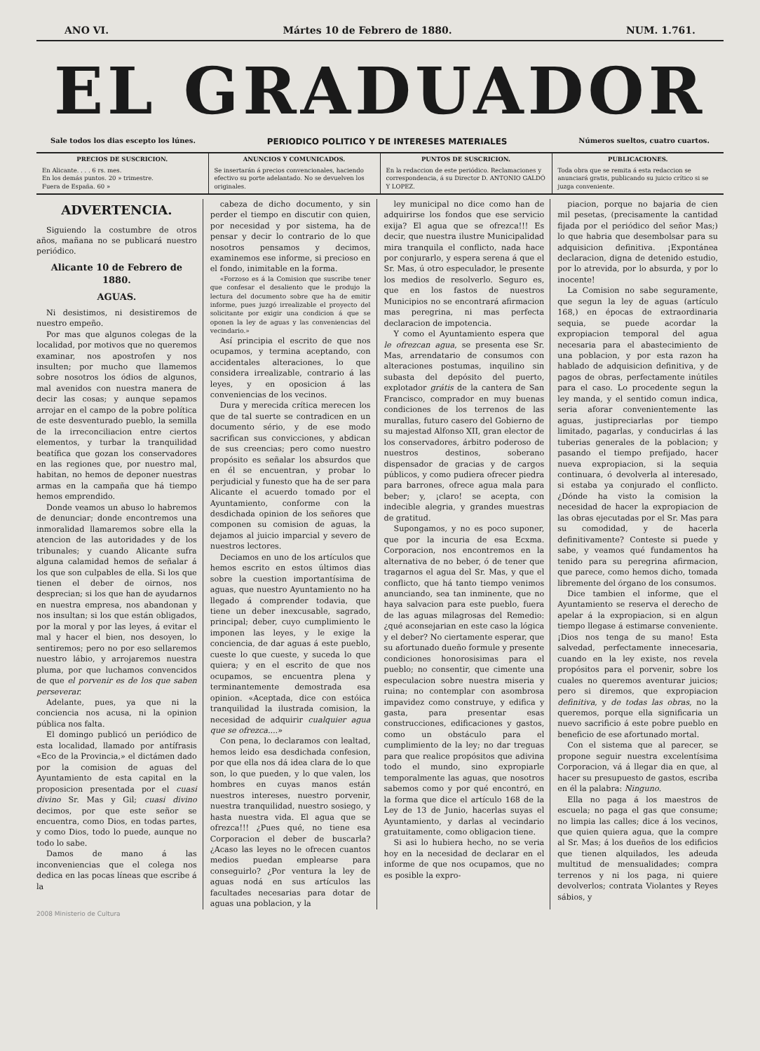ANO VI. Mártes 10 de Febrero de 1880. NUM. 1.761.
EL GRADUADOR
Sale todos los dias escepto los lúnes. PERIODICO POLITICO Y DE INTERESES MATERIALES Números sueltos, cuatro cuartos.
| PRECIOS DE SUSCRICION. En Alicante. . . . 6 rs. mes. En los demás puntos. 20 » trimestre. Fuera de España. 60 » | ANUNCIOS Y COMUNICADOS. Se insertarán á precios convencionales, haciendo efectivo su porte adelantado. No se devuelven los originales. | PUNTOS DE SUSCRICION. En la redaccion de este periódico. Reclamaciones y correspondencia, á su Director D. ANTONIO GALDÓ Y LOPEZ. | PUBLICACIONES. Toda obra que se remita á esta redaccion se anunciará gratis, publicando su juicio crítico si se juzga conveniente. |
ADVERTENCIA.
Siguiendo la costumbre de otros años, mañana no se publicará nuestro periódico.
Alicante 10 de Febrero de 1880.
AGUAS.
Ni desistimos, ni desistiremos de nuestro empeño.
Por mas que algunos colegas de la localidad, por motivos que no queremos examinar, nos apostrofen y nos insulten; por mucho que llamemos sobre nosotros los ódios de algunos, mal avenidos con nuestra manera de decir las cosas; y aunque sepamos arrojar en el campo de la pobre política de este desventurado pueblo, la semilla de la irreconciliacion entre ciertos elementos, y turbar la tranquilidad beatífica que gozan los conservadores en las regiones que, por nuestro mal, habitan, no hemos de deponer nuestras armas en la campaña que há tiempo hemos emprendido.
Donde veamos un abuso lo habremos de denunciar; donde encontremos una inmoralidad llamaremos sobre ella la atencion de las autoridades y de los tribunales; y cuando Alicante sufra alguna calamidad hemos de señalar á los que son culpables de ella. Si los que tienen el deber de oirnos, nos desprecian; si los que han de ayudarnos en nuestra empresa, nos abandonan y nos insultan; si los que están obligados, por la moral y por las leyes, á evitar el mal y hacer el bien, nos desoyen, lo sentiremos; pero no por eso sellaremos nuestro lábio, y arrojaremos nuestra pluma, por que luchamos convencidos de que el porvenir es de los que saben perseverar.
Adelante, pues, ya que ni la conciencia nos acusa, ni la opinion pública nos falta.
El domingo publicó un periódico de esta localidad, llamado por antífrasis «Eco de la Provincia,» el dictámen dado por la comision de aguas del Ayuntamiento de esta capital en la proposicion presentada por el cuasi divino Sr. Mas y Gil; cuasi divino decimos, por que este señor se encuentra, como Dios, en todas partes, y como Dios, todo lo puede, aunque no todo lo sabe.
Damos de mano á las inconveniencias que el colega nos dedica en las pocas líneas que escribe á la
cabeza de dicho documento, y sin perder el tiempo en discutir con quien, por necesidad y por sistema, ha de pensar y decir lo contrario de lo que nosotros pensamos y decimos, examinemos ese informe, si precioso en el fondo, inimitable en la forma.
«Forzoso es á la Comision que suscribe tener que confesar el desaliento que le produjo la lectura del documento sobre que ha de emitir informe, pues juzgó irrealizable el proyecto del solicitante por exigir una condicion á que se oponen la ley de aguas y las conveniencias del vecindario.»
Así principia el escrito de que nos ocupamos, y termina aceptando, con accidentales alteraciones, lo que considera irrealizable, contrario á las leyes, y en oposicion á las conveniencias de los vecinos.
Dura y merecida crítica merecen los que de tal suerte se contradicen en un documento sério, y de ese modo sacrifican sus convicciones, y abdican de sus creencias; pero como nuestro propósito es señalar los absurdos que en él se encuentran, y probar lo perjudicial y funesto que ha de ser para Alicante el acuerdo tomado por el Ayuntamiento, conforme con la desdichada opinion de los señores que componen su comision de aguas, la dejamos al juicio imparcial y severo de nuestros lectores.
Deciamos en uno de los artículos que hemos escrito en estos últimos dias sobre la cuestion importantísima de aguas, que nuestro Ayuntamiento no ha llegado á comprender todavia, que tiene un deber inexcusable, sagrado, principal; deber, cuyo cumplimiento le imponen las leyes, y le exige la conciencia, de dar aguas á este pueblo, cueste lo que cueste, y suceda lo que quiera; y en el escrito de que nos ocupamos, se encuentra plena y terminantemente demostrada esa opinion. «Aceptada, dice con estóica tranquilidad la ilustrada comision, la necesidad de adquirir cualquier agua que se ofrezca....»
Con pena, lo declaramos con lealtad, hemos leido esa desdichada confesion, por que ella nos dá idea clara de lo que son, lo que pueden, y lo que valen, los hombres en cuyas manos están nuestros intereses, nuestro porvenir, nuestra tranquilidad, nuestro sosiego, y hasta nuestra vida. El agua que se ofrezca!!! ¿Pues qué, no tiene esa Corporacion el deber de buscarla? ¿Acaso las leyes no le ofrecen cuantos medios puedan emplearse para conseguirlo? ¿Por ventura la ley de aguas nodá en sus artículos las facultades necesarias para dotar de aguas una poblacion, y la
ley municipal no dice como han de adquirirse los fondos que ese servicio exija? El agua que se ofrezca!!! Es decir, que nuestra ilustre Municipalidad mira tranquila el conflicto, nada hace por conjurarlo, y espera serena á que el Sr. Mas, ú otro especulador, le presente los medios de resolverlo. Seguro es, que en los fastos de nuestros Municipios no se encontrará afirmacion mas peregrina, ni mas perfecta declaracion de impotencia.
Y como el Ayuntamiento espera que le ofrezcan agua, se presenta ese Sr. Mas, arrendatario de consumos con alteraciones postumas, inquilino sin subasta del depósito del puerto, explotador grátis de la cantera de San Francisco, comprador en muy buenas condiciones de los terrenos de las murallas, futuro casero del Gobierno de su majestad Alfonso XII, gran elector de los conservadores, árbitro poderoso de nuestros destinos, soberano dispensador de gracias y de cargos públicos, y como pudiera ofrecer piedra para barrones, ofrece agua mala para beber; y, ¡claro! se acepta, con indecible alegria, y grandes muestras de gratitud.
Supongamos, y no es poco suponer, que por la incuria de esa Ecxma. Corporacion, nos encontremos en la alternativa de no beber, ó de tener que tragarnos el agua del Sr. Mas, y que el conflicto, que há tanto tiempo venimos anunciando, sea tan inminente, que no haya salvacion para este pueblo, fuera de las aguas milagrosas del Remedio: ¿qué aconsejarian en este caso la lógica y el deber? No ciertamente esperar, que su afortunado dueño formule y presente condiciones honorosisimas para el pueblo; no consentir, que cimente una especulacion sobre nuestra miseria y ruina; no contemplar con asombrosa impavidez como construye, y edifica y gasta, para presentar esas construcciones, edificaciones y gastos, como un obstáculo para el cumplimiento de la ley; no dar treguas para que realice propósitos que adivina todo el mundo, sino expropiarle temporalmente las aguas, que nosotros sabemos como y por qué encontró, en la forma que dice el artículo 168 de la Ley de 13 de Junio, hacerlas suyas el Ayuntamiento, y darlas al vecindario gratuitamente, como obligacion tiene.
Si asi lo hubiera hecho, no se veria hoy en la necesidad de declarar en el informe de que nos ocupamos, que no es posible la expro-
piacion, porque no bajaria de cien mil pesetas, (precisamente la cantidad fijada por el periódico del señor Mas;) lo que habria que desembolsar para su adquisicion definitiva. ¡Expontánea declaracion, digna de detenido estudio, por lo atrevida, por lo absurda, y por lo inocente!
La Comision no sabe seguramente, que segun la ley de aguas (artículo 168,) en épocas de extraordinaria sequia, se puede acordar la expropiacion temporal del agua necesaria para el abastecimiento de una poblacion, y por esta razon ha hablado de adquisicion definitiva, y de pagos de obras, perfectamente inútiles para el caso. Lo procedente segun la ley manda, y el sentido comun indica, seria aforar convenientemente las aguas, justipreciarlas por tiempo limitado, pagarlas, y conducirlas á las tuberias generales de la poblacion; y pasando el tiempo prefijado, hacer nueva expropiacion, si la sequia continuara, ó devolverla al interesado, si estaba ya conjurado el conflicto. ¿Dónde ha visto la comision la necesidad de hacer la expropiacion de las obras ejecutadas por el Sr. Mas para su comodidad, y de hacerla definitivamente? Conteste si puede y sabe, y veamos qué fundamentos ha tenido para su peregrina afirmacion, que parece, como hemos dicho, tomada libremente del órgano de los consumos.
Dice tambien el informe, que el Ayuntamiento se reserva el derecho de apelar á la expropiacion, si en algun tiempo llegase á estimarse conveniente. ¡Dios nos tenga de su mano! Esta salvedad, perfectamente innecesaria, cuando en la ley existe, nos revela propósitos para el porvenir, sobre los cuales no queremos aventurar juicios; pero si diremos, que expropiacion definitiva, y de todas las obras, no la queremos, porque ella significaria un nuevo sacrificio á este pobre pueblo en beneficio de ese afortunado mortal.
Con el sistema que al parecer, se propone seguir nuestra excelentísima Corporacion, vá á llegar dia en que, al hacer su presupuesto de gastos, escriba en él la palabra: Ninguno.
Ella no paga á los maestros de escuela; no paga el gas que consume; no limpia las calles; dice á los vecinos, que quien quiera agua, que la compre al Sr. Mas; á los dueños de los edificios que tienen alquilados, les adeuda multitud de mensualidades; compra terrenos y ni los paga, ni quiere devolverlos; contrata Violantes y Reyes sábios, y
2008 Ministerio de Cultura